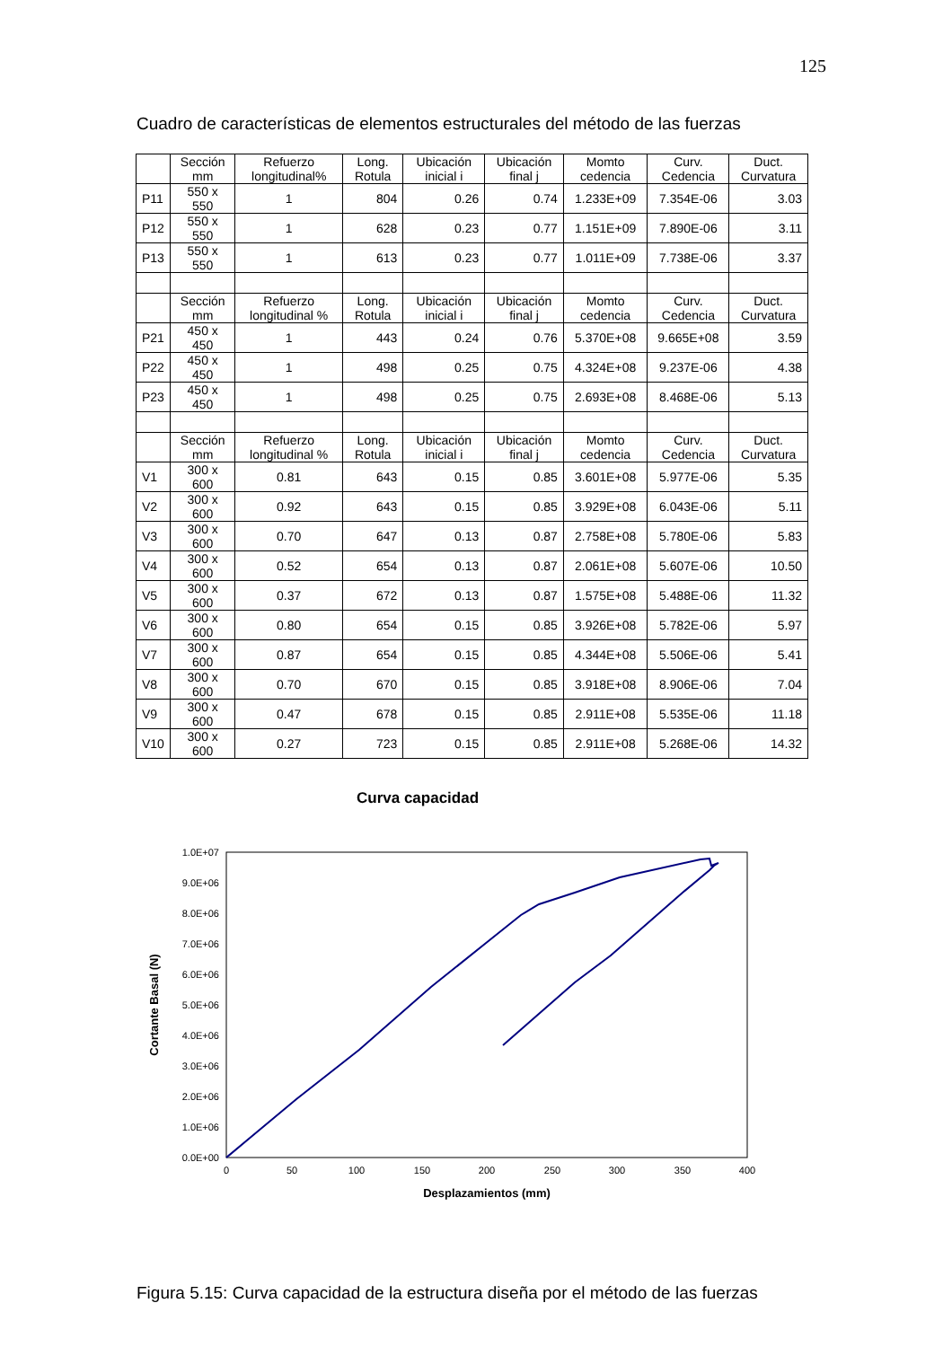125
Cuadro de características de elementos estructurales del método de las fuerzas
| | Sección mm | Refuerzo longitudinal% | Long. Rotula | Ubicación inicial i | Ubicación final j | Momto cedencia | Curv. Cedencia | Duct. Curvatura |
| P11 | 550 x 550 | 1 | 804 | 0.26 | 0.74 | 1.233E+09 | 7.354E-06 | 3.03 |
| P12 | 550 x 550 | 1 | 628 | 0.23 | 0.77 | 1.151E+09 | 7.890E-06 | 3.11 |
| P13 | 550 x 550 | 1 | 613 | 0.23 | 0.77 | 1.011E+09 | 7.738E-06 | 3.37 |
| | Sección mm | Refuerzo longitudinal % | Long. Rotula | Ubicación inicial i | Ubicación final j | Momto cedencia | Curv. Cedencia | Duct. Curvatura |
| P21 | 450 x 450 | 1 | 443 | 0.24 | 0.76 | 5.370E+08 | 9.665E+08 | 3.59 |
| P22 | 450 x 450 | 1 | 498 | 0.25 | 0.75 | 4.324E+08 | 9.237E-06 | 4.38 |
| P23 | 450 x 450 | 1 | 498 | 0.25 | 0.75 | 2.693E+08 | 8.468E-06 | 5.13 |
| | Sección mm | Refuerzo longitudinal % | Long. Rotula | Ubicación inicial i | Ubicación final j | Momto cedencia | Curv. Cedencia | Duct. Curvatura |
| V1 | 300 x 600 | 0.81 | 643 | 0.15 | 0.85 | 3.601E+08 | 5.977E-06 | 5.35 |
| V2 | 300 x 600 | 0.92 | 643 | 0.15 | 0.85 | 3.929E+08 | 6.043E-06 | 5.11 |
| V3 | 300 x 600 | 0.70 | 647 | 0.13 | 0.87 | 2.758E+08 | 5.780E-06 | 5.83 |
| V4 | 300 x 600 | 0.52 | 654 | 0.13 | 0.87 | 2.061E+08 | 5.607E-06 | 10.50 |
| V5 | 300 x 600 | 0.37 | 672 | 0.13 | 0.87 | 1.575E+08 | 5.488E-06 | 11.32 |
| V6 | 300 x 600 | 0.80 | 654 | 0.15 | 0.85 | 3.926E+08 | 5.782E-06 | 5.97 |
| V7 | 300 x 600 | 0.87 | 654 | 0.15 | 0.85 | 4.344E+08 | 5.506E-06 | 5.41 |
| V8 | 300 x 600 | 0.70 | 670 | 0.15 | 0.85 | 3.918E+08 | 8.906E-06 | 7.04 |
| V9 | 300 x 600 | 0.47 | 678 | 0.15 | 0.85 | 2.911E+08 | 5.535E-06 | 11.18 |
| V10 | 300 x 600 | 0.27 | 723 | 0.15 | 0.85 | 2.911E+08 | 5.268E-06 | 14.32 |
Curva capacidad
1.0E+07
9.0E+06
8.0E+06
7.0E+06
6.0E+06
5.0E+06
4.0E+06
3.0E+06
2.0E+06
1.0E+06
0.0E+00
0
50
100
150
200
250
300
350
400
Desplazamientos (mm)
Cortante Basal (N)
Figura 5.15: Curva capacidad de la estructura diseña por el método de las fuerzas